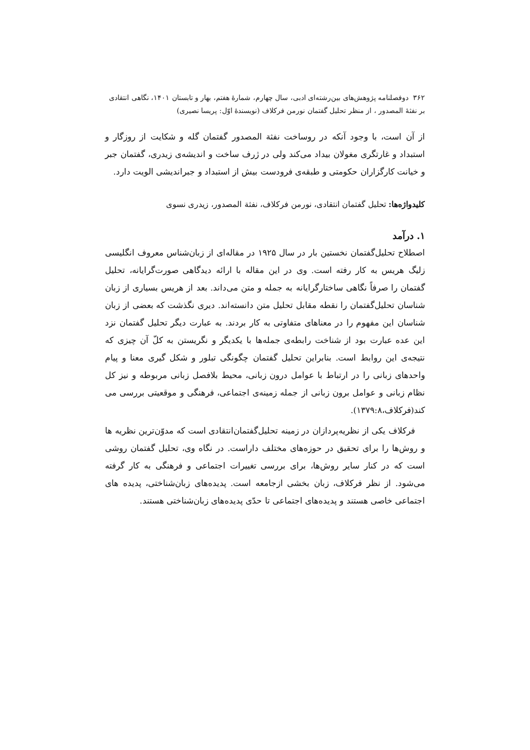۳۶۲ دوفصلنامه پژوهش‌های بین‌رشته‌ای ادبی، سال چهارم، شمارهٔ هفتم، بهار و تابستان ۱۴۰۱، نگاهی انتقادی
بر نفثهٔ المصدور ، از منظر تحلیل گفتمان نورمن فرکلاف (نویسندهٔ اوّل: پریسا نصیری)
از آن است، با وجود آنکه در روساخت نفثة المصدور گفتمان گله و شکایت از روزگار و استبداد و غارتگری مغولان بیداد می‌کند ولی در ژرف ساخت و اندیشه‌ی زیدری، گفتمان جبر و خیانت کارگزاران حکومتی و طبقه‌ی فرودست بیش از استبداد و جبراندیشی الویت دارد.
کلیدواژه‌ها: تحلیل گفتمان انتقادی، نورمن فرکلاف، نفثة المصدور، زیدری نسوی
۱. درآمد
اصطلاح تحلیل‌گفتمان نخستین بار در سال ۱۹۲۵ در مقاله‌ای از زبان‌شناس معروف انگلیسی زلیگ هریس به کار رفته است. وی در این مقاله با ارائه دیدگاهی صورت‌گرایانه، تحلیل گفتمان را صرفاً نگاهی ساختارگرایانه به جمله و متن می‌داند. بعد از هریس بسیاری از زبان شناسان تحلیل‌گفتمان را نقطه مقابل تحلیل متن دانسته‌اند. دیری نگذشت که بعضی از زبان شناسان این مفهوم را در معناهای متفاوتی به کار بردند. به عبارت دیگر تحلیل گفتمان نزد این عده عبارت بود از شناخت رابطه‌ی جمله‌ها با یکدیگر و نگریستن به کلّ آن چیزی که نتیجه‌ی این روابط است. بنابراین تحلیل گفتمان چگونگی تبلور و شکل گیری معنا و پیام واحدهای زبانی را در ارتباط با عوامل درون زبانی، محیط بلافصل زبانی مربوطه و نیز کل نظام زبانی و عوامل برون زبانی از جمله زمینه‌ی اجتماعی، فرهنگی و موقعیتی بررسی می کند(فرکلاف،۱۳۷۹:۸).
فرکلاف یکی از نظریه‌پردازان در زمینه تحلیل‌گفتمان‌انتقادی است که مدوّن‌ترین نظریه ها و روش‌ها را برای تحقیق در حوزه‌های مختلف داراست. در نگاه وی، تحلیل گفتمان روشی است که در کنار سایر روش‌ها، برای بررسی تغییرات اجتماعی و فرهنگی به کار گرفته می‌شود. از نظر فرکلاف، زبان بخشی ازجامعه است. پدیده‌های زبان‌شناختی، پدیده های اجتماعی خاصی هستند و پدیده‌های اجتماعی تا حدّی پدیده‌های زبان‌شناختی هستند.